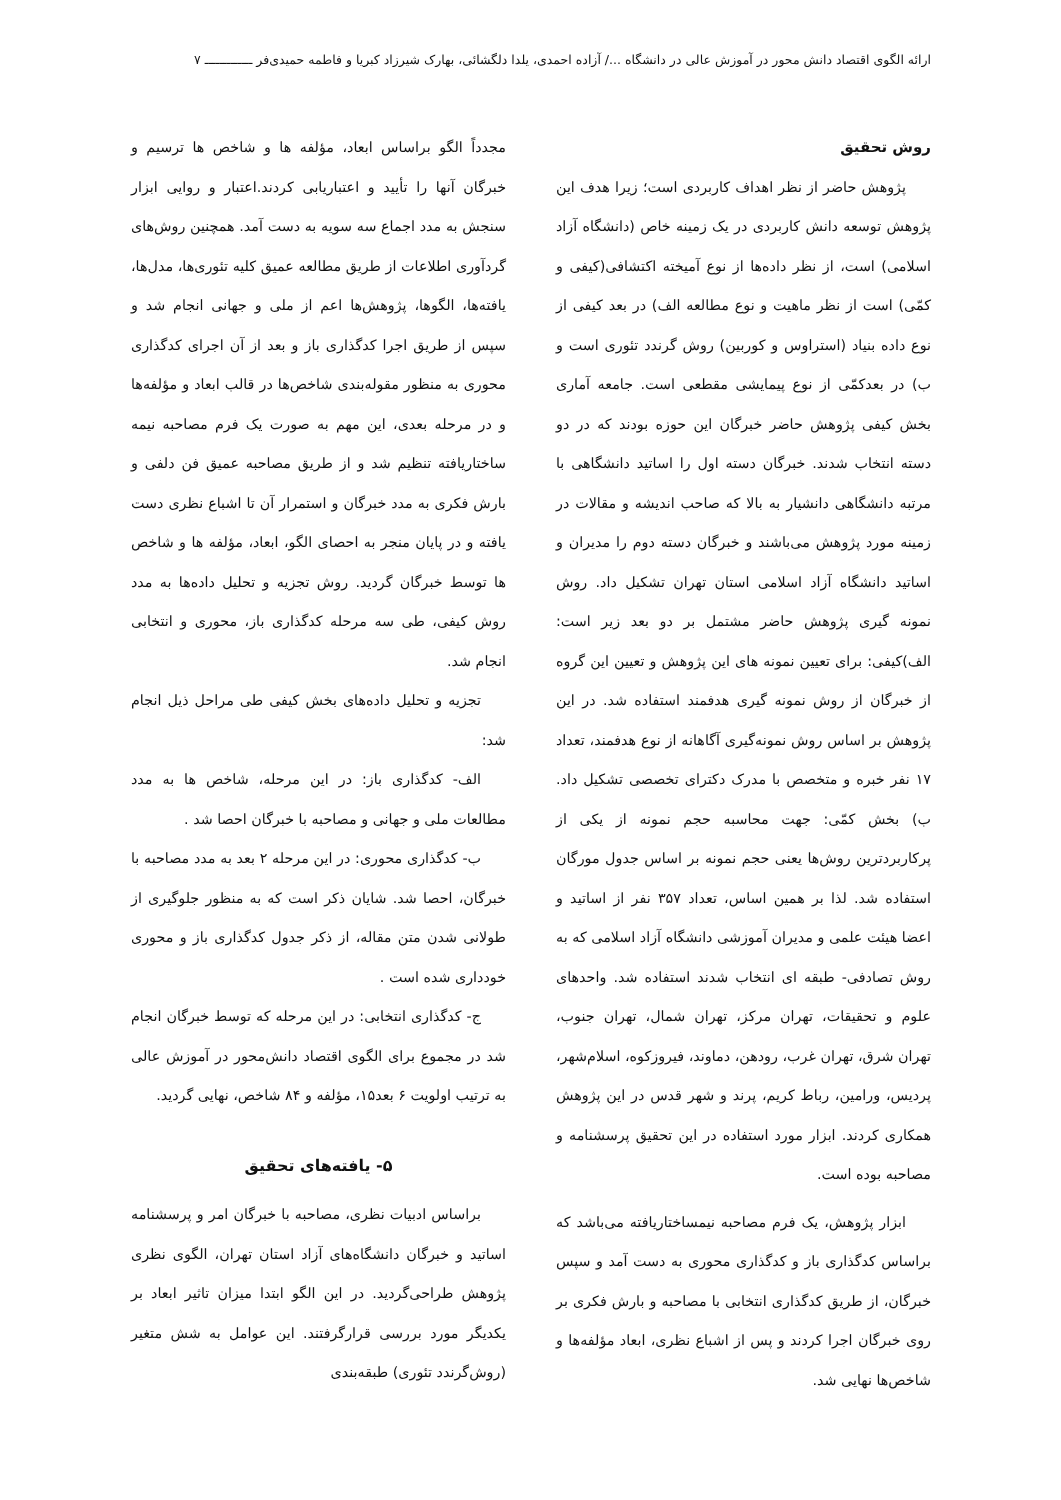ارائه الگوی اقتصاد دانش محور در آموزش عالی در دانشگاه .../ آزاده احمدی، یلدا دلگشائی، بهارک شیرزاد کبریا و فاطمه حمیدی‌فر ـــــــــــــ ۷
روش تحقیق
پژوهش حاضر از نظر اهداف کاربردی است؛ زیرا هدف این پژوهش توسعه دانش کاربردی در یک زمینه خاص (دانشگاه آزاد اسلامی) است، از نظر داده‌ها از نوع آمیخته اکتشافی(کیفی و کمّی) است از نظر ماهیت و نوع مطالعه الف) در بعد کیفی از نوع داده بنیاد (استراوس و کوربین) روش گرندد تئوری است و ب) در بعدکمّی از نوع پیمایشی مقطعی است. جامعه آماری بخش کیفی پژوهش حاضر خبرگان این حوزه بودند که در دو دسته انتخاب شدند. خبرگان دسته اول را اساتید دانشگاهی با مرتبه دانشگاهی دانشیار به بالا که صاحب اندیشه و مقالات در زمینه مورد پژوهش می‌باشند و خبرگان دسته دوم را مدیران و اساتید دانشگاه آزاد اسلامی استان تهران تشکیل داد. روش نمونه گیری پژوهش حاضر مشتمل بر دو بعد زیر است: الف)کیفی: برای تعیین نمونه های این پژوهش و تعیین این گروه از خبرگان از روش نمونه گیری هدفمند استفاده شد. در این پژوهش بر اساس روش نمونه‌گیری آگاهانه از نوع هدفمند، تعداد ۱۷ نفر خبره و متخصص با مدرک دکترای تخصصی تشکیل داد. ب) بخش کمّی: جهت محاسبه حجم نمونه از یکی از پرکاربردترین روش‌ها یعنی حجم نمونه بر اساس جدول مورگان استفاده شد. لذا بر همین اساس، تعداد ۳۵۷ نفر از اساتید و اعضا هیئت علمی و مدیران آموزشی دانشگاه آزاد اسلامی که به روش تصادفی- طبقه ای انتخاب شدند استفاده شد. واحدهای علوم و تحقیقات، تهران مرکز، تهران شمال، تهران جنوب، تهران شرق، تهران غرب، رودهن، دماوند، فیروزکوه، اسلام‌شهر، پردیس، ورامین، رباط کریم، پرند و شهر قدس در این پژوهش همکاری کردند. ابزار مورد استفاده در این تحقیق پرسشنامه و مصاحبه بوده است.
ابزار پژوهش، یک فرم مصاحبه نیمساختاریافته می‌باشد که براساس کدگذاری باز و کدگذاری محوری به دست آمد و سپس خبرگان، از طریق کدگذاری انتخابی با مصاحبه و بارش فکری بر روی خبرگان اجرا کردند و پس از اشباع نظری، ابعاد مؤلفه‌ها و شاخص‌ها نهایی شد.
مجدداً الگو براساس ابعاد، مؤلفه ها و شاخص ها ترسیم و خبرگان آنها را تأیید و اعتباریابی کردند.اعتبار و روایی ابزار سنجش به مدد اجماع سه سویه به دست آمد. همچنین روش‌های گردآوری اطلاعات از طریق مطالعه عمیق کلیه تئوری‌ها، مدل‌ها، یافته‌ها، الگوها، پژوهش‌ها اعم از ملی و جهانی انجام شد و سپس از طریق اجرا کدگذاری باز و بعد از آن اجرای کدگذاری محوری به منظور مقوله‌بندی شاخص‌ها در قالب ابعاد و مؤلفه‌ها و در مرحله بعدی، این مهم به صورت یک فرم مصاحبه نیمه ساختاریافته تنظیم شد و از طریق مصاحبه عمیق فن دلفی و بارش فکری به مدد خبرگان و استمرار آن تا اشباع نظری دست یافته و در پایان منجر به احصای الگو، ابعاد، مؤلفه ها و شاخص ها توسط خبرگان گردید. روش تجزیه و تحلیل داده‌ها به مدد روش کیفی، طی سه مرحله کدگذاری باز، محوری و انتخابی انجام شد.
تجزیه و تحلیل داده‌های بخش کیفی طی مراحل ذیل انجام شد:
الف- کدگذاری باز: در این مرحله، شاخص ها به مدد مطالعات ملی و جهانی و مصاحبه با خبرگان احصا شد .
ب- کدگذاری محوری: در این مرحله ۲ بعد به مدد مصاحبه با خبرگان، احصا شد. شایان ذکر است که به منظور جلوگیری از طولانی شدن متن مقاله، از ذکر جدول کدگذاری باز و محوری خودداری شده است .
ج- کدگذاری انتخابی: در این مرحله که توسط خبرگان انجام شد در مجموع برای الگوی اقتصاد دانش‌محور در آموزش عالی به ترتیب اولویت ۶ بعد۱۵، مؤلفه و ۸۴ شاخص، نهایی گردید.
۵- یافته‌های تحقیق
براساس ادبیات نظری، مصاحبه با خبرگان امر و پرسشنامه اساتید و خبرگان دانشگاه‌های آزاد استان تهران، الگوی نظری پژوهش طراحی‌گردید. در این الگو ابتدا میزان تاثیر ابعاد بر یکدیگر مورد بررسی قرارگرفتند. این عوامل به شش متغیر (روش‌گرندد تئوری) طبقه‌بندی